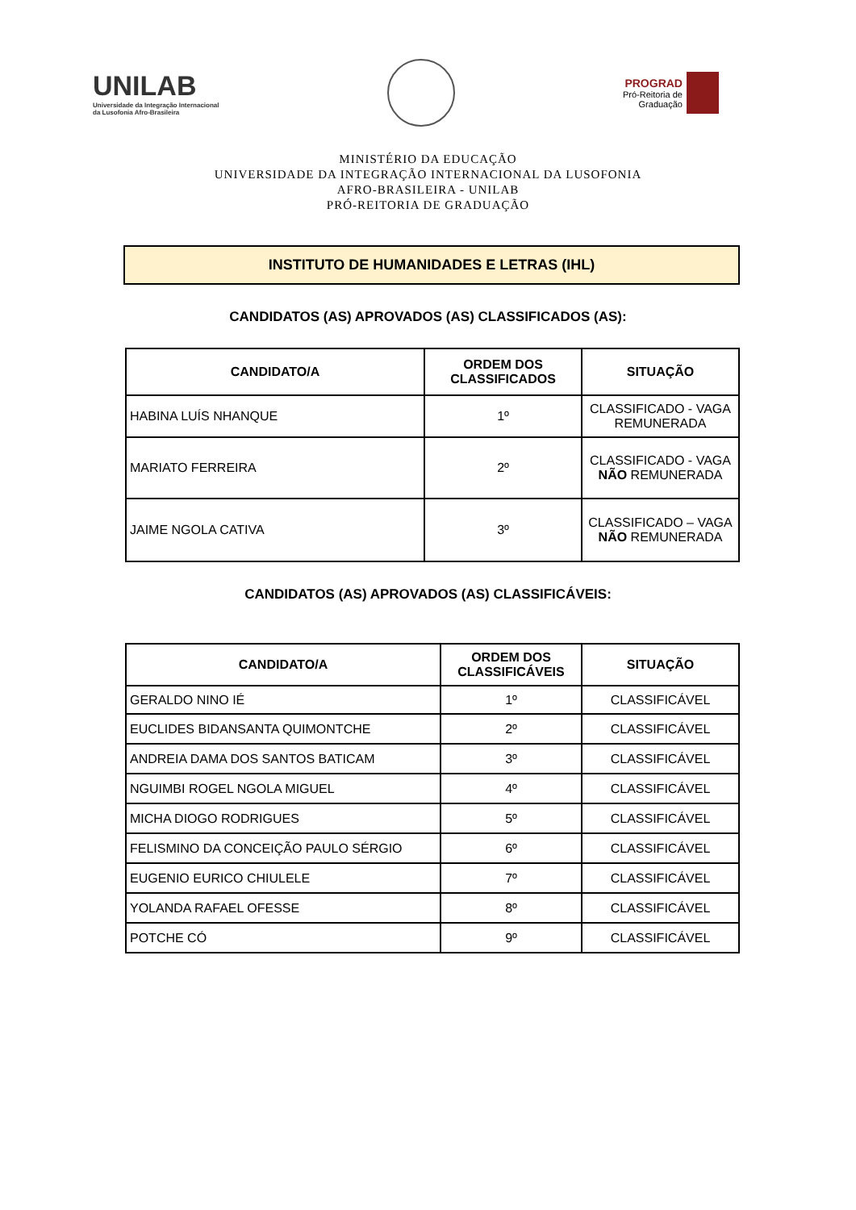UNILAB
Universidade da Integração Internacional
da Lusofonia Afro-Brasileira
PROGRAD
Pró-Reitoria de
Graduação
MINISTÉRIO DA EDUCAÇÃO
UNIVERSIDADE DA INTEGRAÇÃO INTERNACIONAL DA LUSOFONIA
AFRO-BRASILEIRA - UNILAB
PRÓ-REITORIA DE GRADUAÇÃO
INSTITUTO DE HUMANIDADES E LETRAS (IHL)
CANDIDATOS (AS) APROVADOS (AS) CLASSIFICADOS (AS):
| CANDIDATO/A | ORDEM DOS CLASSIFICADOS | SITUAÇÃO |
| --- | --- | --- |
| HABINA LUÍS NHANQUE | 1º | CLASSIFICADO - VAGA REMUNERADA |
| MARIATO FERREIRA | 2º | CLASSIFICADO - VAGA NÃO REMUNERADA |
| JAIME NGOLA CATIVA | 3º | CLASSIFICADO – VAGA NÃO REMUNERADA |
CANDIDATOS (AS) APROVADOS (AS) CLASSIFICÁVEIS:
| CANDIDATO/A | ORDEM DOS CLASSIFICÁVEIS | SITUAÇÃO |
| --- | --- | --- |
| GERALDO NINO IÉ | 1º | CLASSIFICÁVEL |
| EUCLIDES BIDANSANTA QUIMONTCHE | 2º | CLASSIFICÁVEL |
| ANDREIA DAMA DOS SANTOS BATICAM | 3º | CLASSIFICÁVEL |
| NGUIMBI ROGEL NGOLA MIGUEL | 4º | CLASSIFICÁVEL |
| MICHA DIOGO RODRIGUES | 5º | CLASSIFICÁVEL |
| FELISMINO DA CONCEIÇÃO PAULO SÉRGIO | 6º | CLASSIFICÁVEL |
| EUGENIO EURICO CHIULELE | 7º | CLASSIFICÁVEL |
| YOLANDA RAFAEL OFESSE | 8º | CLASSIFICÁVEL |
| POTCHE CÓ | 9º | CLASSIFICÁVEL |